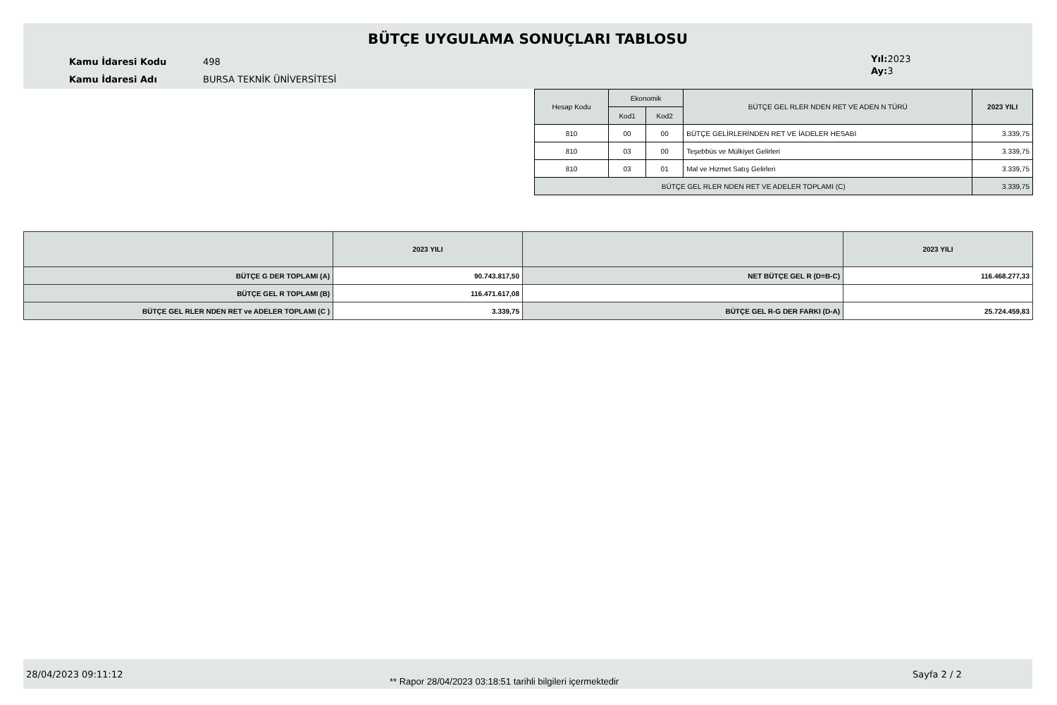BÜTÇE UYGULAMA SONUÇLARI TABLOSU
Kamu İdaresi Kodu 498
Kamu İdaresi Adı BURSA TEKNİK ÜNİVERSİTESİ
Yıl: 2023
Ay: 3
| Hesap Kodu | Ekonomik | | BÜTÇE GEL RLER NDEN RET VE ADEN N TÜRÜ | 2023 YILI |
| --- | --- | --- | --- | --- |
| | Kod1 | Kod2 | | |
| 810 | 00 | 00 | BÜTÇE GELİRLERİNDEN RET VE İADELER HESABI | 3.339,75 |
| 810 | 03 | 00 | Teşebbüs ve Mülkiyet Gelirleri | 3.339,75 |
| 810 | 03 | 01 | Mal ve Hizmet Satış Gelirleri | 3.339,75 |
| BÜTÇE GEL RLER NDEN RET VE ADELER TOPLAMI (C) | | | | 3.339,75 |
| | 2023 YILI | | 2023 YILI |
| --- | --- | --- | --- |
| BÜTÇE G DER TOPLAMI (A) | 90.743.817,50 | NET BÜTÇE GEL R (D=B-C) | 116.468.277,33 |
| BÜTÇE GEL R TOPLAMI (B) | 116.471.617,08 | | |
| BÜTÇE GEL RLER NDEN RET ve ADELER TOPLAMI (C ) | 3.339,75 | BÜTÇE GEL R-G DER FARKI (D-A) | 25.724.459,83 |
28/04/2023 09:11:12
** Rapor 28/04/2023 03:18:51 tarihli bilgileri içermektedir
Sayfa 2 / 2